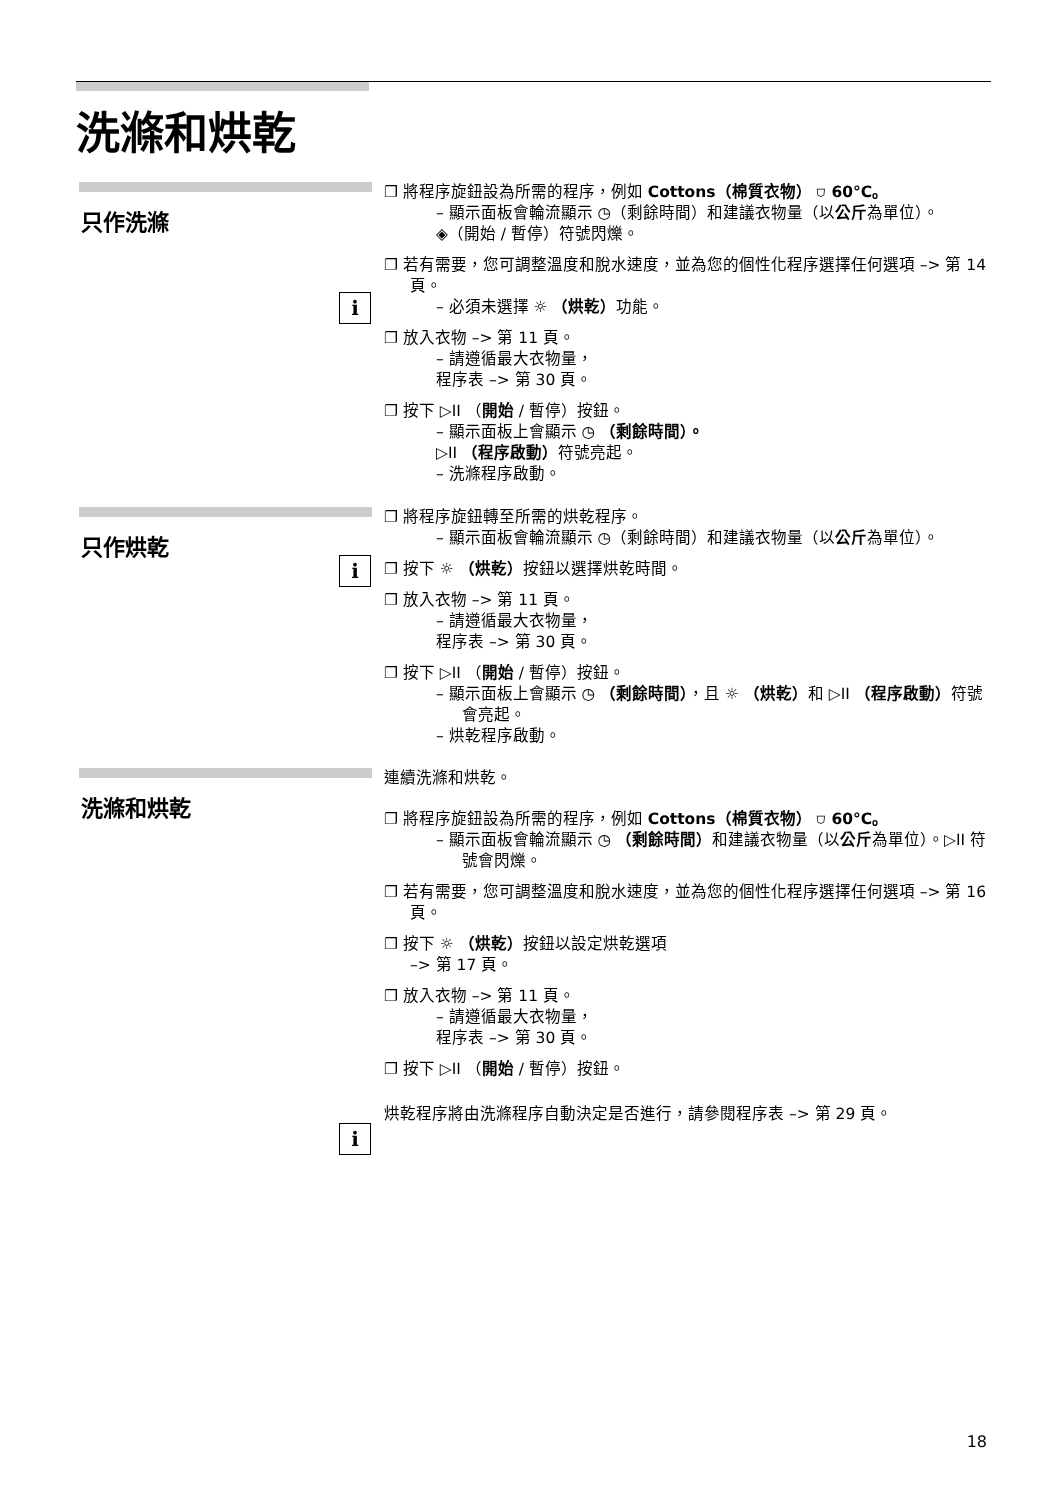洗滌和烘乾
只作洗滌
i
❐ 將程序旋鈕設為所需的程序，例如 Cottons（棉質衣物） ⛉ 60°C。
– 顯示面板會輪流顯示 ◷（剩餘時間）和建議衣物量（以公斤為單位）。
◈（開始 / 暫停）符號閃爍。
❐ 若有需要，您可調整溫度和脫水速度，並為您的個性化程序選擇任何選項 –> 第 14 頁。
– 必須未選擇 ☼ （烘乾）功能。
❐ 放入衣物 –> 第 11 頁。
– 請遵循最大衣物量，
程序表 –> 第 30 頁。
❐ 按下 ▷II （開始 / 暫停）按鈕。
– 顯示面板上會顯示 ◷ （剩餘時間）。
▷II （程序啟動）符號亮起。
– 洗滌程序啟動。
只作烘乾
i
❐ 將程序旋鈕轉至所需的烘乾程序。
– 顯示面板會輪流顯示 ◷（剩餘時間）和建議衣物量（以公斤為單位）。
❐ 按下 ☼ （烘乾）按鈕以選擇烘乾時間。
❐ 放入衣物 –> 第 11 頁。
– 請遵循最大衣物量，
程序表 –> 第 30 頁。
❐ 按下 ▷II （開始 / 暫停）按鈕。
– 顯示面板上會顯示 ◷ （剩餘時間），且 ☼ （烘乾）和 ▷II （程序啟動）符號會亮起。
– 烘乾程序啟動。
洗滌和烘乾
i
連續洗滌和烘乾。
❐ 將程序旋鈕設為所需的程序，例如 Cottons（棉質衣物） ⛉ 60°C。
– 顯示面板會輪流顯示 ◷ （剩餘時間）和建議衣物量（以公斤為單位）。▷II 符號會閃爍。
❐ 若有需要，您可調整溫度和脫水速度，並為您的個性化程序選擇任何選項 –> 第 16 頁。
❐ 按下 ☼ （烘乾）按鈕以設定烘乾選項
–> 第 17 頁。
❐ 放入衣物 –> 第 11 頁。
– 請遵循最大衣物量，
程序表 –> 第 30 頁。
❐ 按下 ▷II （開始 / 暫停）按鈕。
烘乾程序將由洗滌程序自動決定是否進行，請參閱程序表 –> 第 29 頁。
18